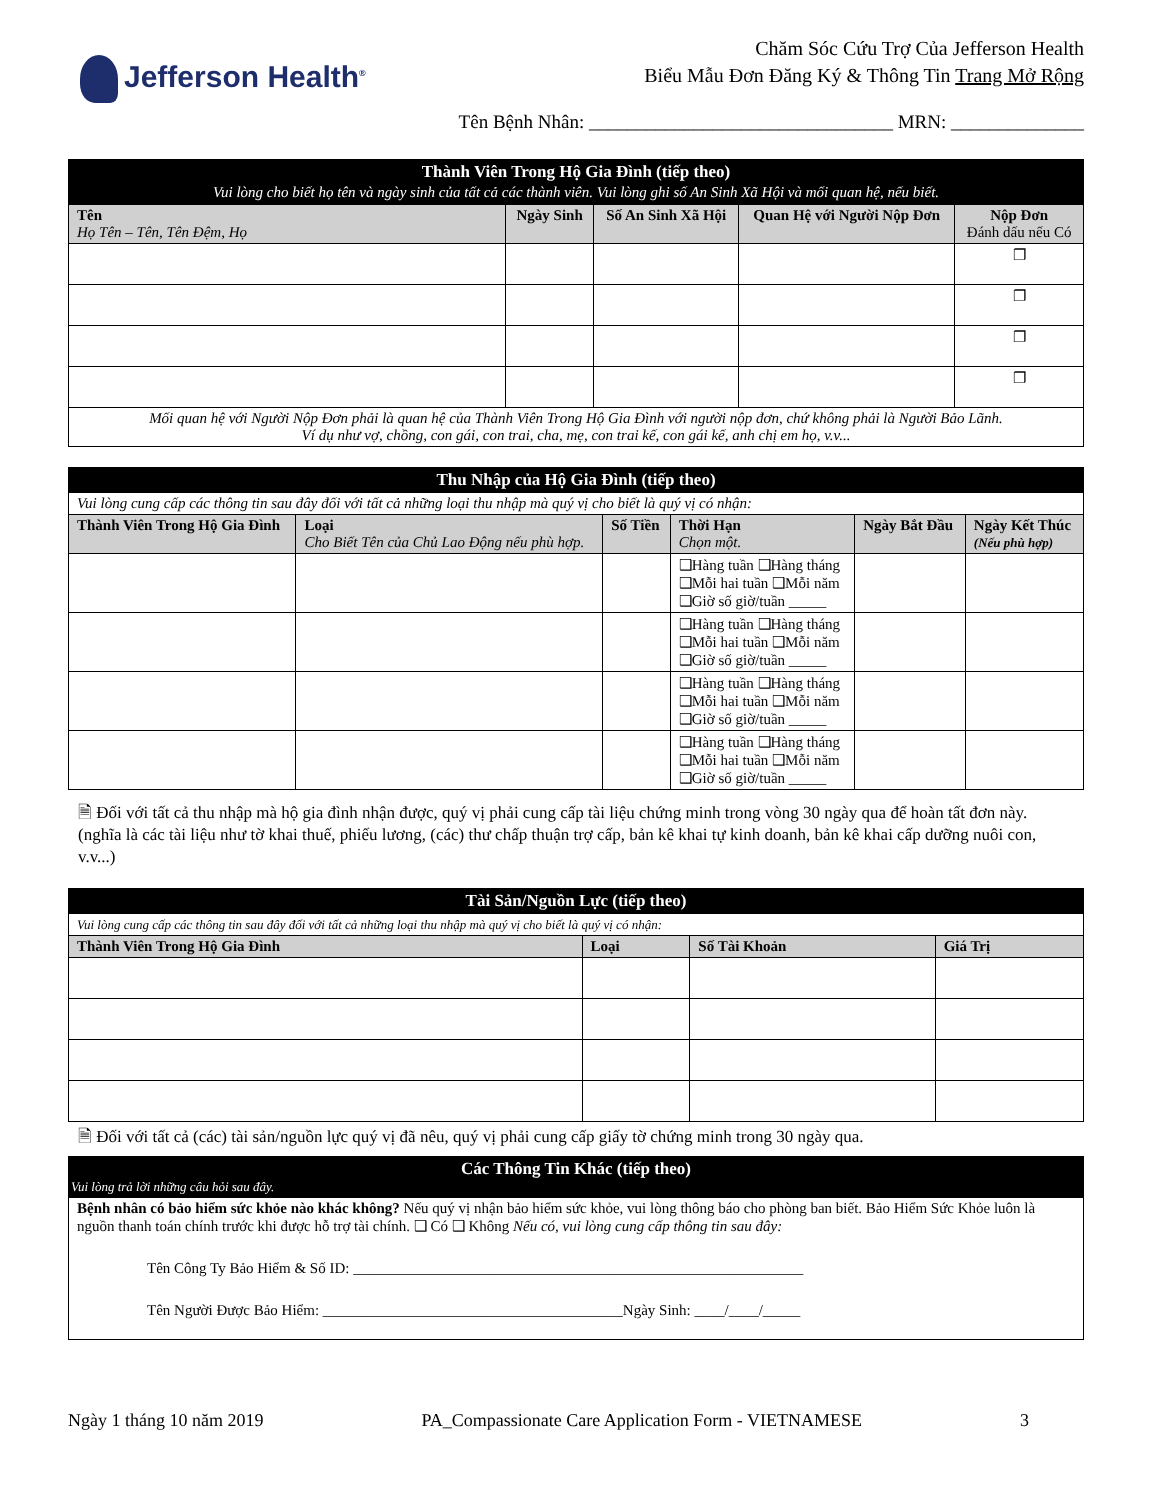Jefferson Health<sup>®</sup>
Chăm Sóc Cứu Trợ Của Jefferson Health
Biểu Mẫu Đơn Đăng Ký & Thông Tin Trang Mở Rộng
Tên Bệnh Nhân: ________________________________ MRN: ______________
| Thành Viên Trong Hộ Gia Đình (tiếp theo) Vui lòng cho biết họ tên và ngày sinh của tất cả các thành viên. Vui lòng ghi số An Sinh Xã Hội và mối quan hệ, nếu biết. | | | | |
| --- | --- | --- | --- | --- |
| Tên Họ Tên – Tên, Tên Đệm, Họ | Ngày Sinh | Số An Sinh Xã Hội | Quan Hệ với Người Nộp Đơn | Nộp Đơn Đánh dấu nếu Có |
| | | | | ❐ |
| | | | | ❐ |
| | | | | ❐ |
| | | | | ❐ |
| Mối quan hệ với Người Nộp Đơn phải là quan hệ của Thành Viên Trong Hộ Gia Đình với người nộp đơn, chứ không phải là Người Bảo Lãnh. Ví dụ như vợ, chồng, con gái, con trai, cha, mẹ, con trai kế, con gái kế, anh chị em họ, v.v... | | | | |
| Thu Nhập của Hộ Gia Đình (tiếp theo) | | | | | |
| --- | --- | --- | --- | --- | --- |
| Vui lòng cung cấp các thông tin sau đây đối với tất cả những loại thu nhập mà quý vị cho biết là quý vị có nhận: | | | | | |
| Thành Viên Trong Hộ Gia Đình | Loại Cho Biết Tên của Chủ Lao Động nếu phù hợp. | Số Tiền | Thời Hạn Chọn một. | Ngày Bắt Đầu | Ngày Kết Thúc (Nếu phù hợp) |
| | | | ❑Hàng tuần ❑Hàng tháng ❑Mỗi hai tuần ❑Mỗi năm ❑Giờ số giờ/tuần _____ | | |
| | | | ❑Hàng tuần ❑Hàng tháng ❑Mỗi hai tuần ❑Mỗi năm ❑Giờ số giờ/tuần _____ | | |
| | | | ❑Hàng tuần ❑Hàng tháng ❑Mỗi hai tuần ❑Mỗi năm ❑Giờ số giờ/tuần _____ | | |
| | | | ❑Hàng tuần ❑Hàng tháng ❑Mỗi hai tuần ❑Mỗi năm ❑Giờ số giờ/tuần _____ | | |
🗎 Đối với tất cả thu nhập mà hộ gia đình nhận được, quý vị phải cung cấp tài liệu chứng minh trong vòng 30 ngày qua để hoàn tất đơn này. (nghĩa là các tài liệu như tờ khai thuế, phiếu lương, (các) thư chấp thuận trợ cấp, bản kê khai tự kinh doanh, bản kê khai cấp dưỡng nuôi con, v.v...)
| Tài Sản/Nguồn Lực (tiếp theo) | | | |
| --- | --- | --- | --- |
| Vui lòng cung cấp các thông tin sau đây đối với tất cả những loại thu nhập mà quý vị cho biết là quý vị có nhận: | | | |
| Thành Viên Trong Hộ Gia Đình | Loại | Số Tài Khoản | Giá Trị |
🗎 Đối với tất cả (các) tài sản/nguồn lực quý vị đã nêu, quý vị phải cung cấp giấy tờ chứng minh trong 30 ngày qua.
| Các Thông Tin Khác (tiếp theo) Vui lòng trả lời những câu hỏi sau đây. |
| --- |
| Bệnh nhân có bảo hiểm sức khỏe nào khác không? Nếu quý vị nhận bảo hiểm sức khỏe, vui lòng thông báo cho phòng ban biết. Bảo Hiểm Sức Khỏe luôn là nguồn thanh toán chính trước khi được hỗ trợ tài chính. ❑ Có ❑ Không Nếu có, vui lòng cung cấp thông tin sau đây: Tên Công Ty Bảo Hiểm & Số ID: ____________________________________________________________ Tên Người Được Bảo Hiểm: ________________________________________Ngày Sinh: ____/____/_____ |
Ngày 1 tháng 10 năm 2019 PA_Compassionate Care Application Form - VIETNAMESE 3